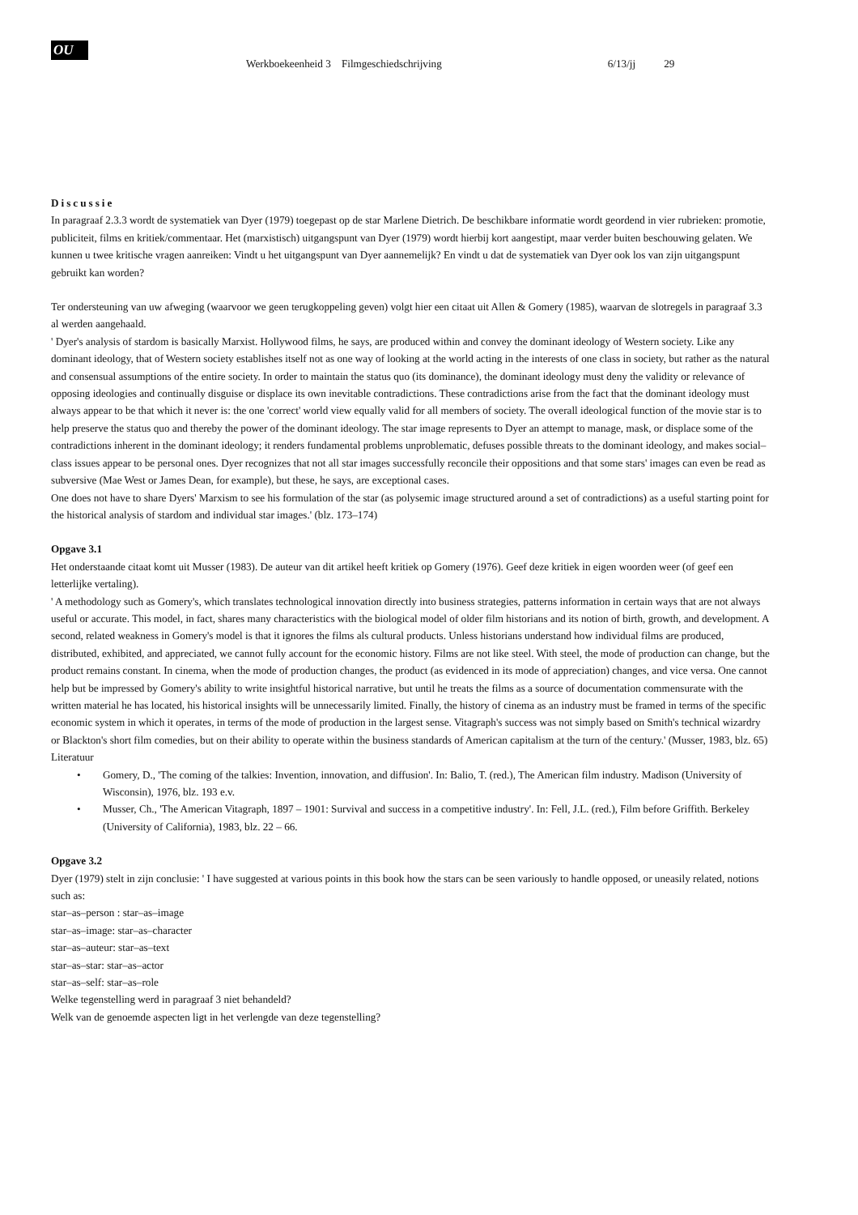OU
Werkboekeenheid 3 Filmgeschiedschrijving
6/13/jj 29
Discussie
In paragraaf 2.3.3 wordt de systematiek van Dyer (1979) toegepast op de star Marlene Dietrich. De beschikbare informatie wordt geordend in vier rubrieken: promotie, publiciteit, films en kritiek/commentaar. Het (marxistisch) uitgangspunt van Dyer (1979) wordt hierbij kort aangestipt, maar verder buiten beschouwing gelaten. We kunnen u twee kritische vragen aanreiken: Vindt u het uitgangspunt van Dyer aannemelijk? En vindt u dat de systematiek van Dyer ook los van zijn uitgangspunt gebruikt kan worden?
Ter ondersteuning van uw afweging (waarvoor we geen terugkoppeling geven) volgt hier een citaat uit Allen & Gomery (1985), waarvan de slotregels in paragraaf 3.3 al werden aangehaald.
' Dyer's analysis of stardom is basically Marxist. Hollywood films, he says, are produced within and convey the dominant ideology of Western society. Like any dominant ideology, that of Western society establishes itself not as one way of looking at the world acting in the interests of one class in society, but rather as the natural and consensual assumptions of the entire society. In order to maintain the status quo (its dominance), the dominant ideology must deny the validity or relevance of opposing ideologies and continually disguise or displace its own inevitable contradictions. These contradictions arise from the fact that the dominant ideology must always appear to be that which it never is: the one 'correct' world view equally valid for all members of society. The overall ideological function of the movie star is to help preserve the status quo and thereby the power of the dominant ideology. The star image represents to Dyer an attempt to manage, mask, or displace some of the contradictions inherent in the dominant ideology; it renders fundamental problems unproblematic, defuses possible threats to the dominant ideology, and makes social–class issues appear to be personal ones. Dyer recognizes that not all star images successfully reconcile their oppositions and that some stars' images can even be read as subversive (Mae West or James Dean, for example), but these, he says, are exceptional cases.
One does not have to share Dyers' Marxism to see his formulation of the star (as polysemic image structured around a set of contradictions) as a useful starting point for the historical analysis of stardom and individual star images.' (blz. 173–174)
Opgave 3.1
Het onderstaande citaat komt uit Musser (1983). De auteur van dit artikel heeft kritiek op Gomery (1976). Geef deze kritiek in eigen woorden weer (of geef een letterlijke vertaling).
' A methodology such as Gomery's, which translates technological innovation directly into business strategies, patterns information in certain ways that are not always useful or accurate. This model, in fact, shares many characteristics with the biological model of older film historians and its notion of birth, growth, and development. A second, related weakness in Gomery's model is that it ignores the films als cultural products. Unless historians understand how individual films are produced, distributed, exhibited, and appreciated, we cannot fully account for the economic history. Films are not like steel. With steel, the mode of production can change, but the product remains constant. In cinema, when the mode of production changes, the product (as evidenced in its mode of appreciation) changes, and vice versa. One cannot help but be impressed by Gomery's ability to write insightful historical narrative, but until he treats the films as a source of documentation commensurate with the written material he has located, his historical insights will be unnecessarily limited. Finally, the history of cinema as an industry must be framed in terms of the specific economic system in which it operates, in terms of the mode of production in the largest sense. Vitagraph's success was not simply based on Smith's technical wizardry or Blackton's short film comedies, but on their ability to operate within the business standards of American capitalism at the turn of the century.' (Musser, 1983, blz. 65)
Literatuur
• Gomery, D., 'The coming of the talkies: Invention, innovation, and diffusion'. In: Balio, T. (red.), The American film industry. Madison (University of Wisconsin), 1976, blz. 193 e.v.
• Musser, Ch., 'The American Vitagraph, 1897 – 1901: Survival and success in a competitive industry'. In: Fell, J.L. (red.), Film before Griffith. Berkeley (University of California), 1983, blz. 22 – 66.
Opgave 3.2
Dyer (1979) stelt in zijn conclusie: ' I have suggested at various points in this book how the stars can be seen variously to handle opposed, or uneasily related, notions such as:
star–as–person : star–as–image
star–as–image: star–as–character
star–as–auteur: star–as–text
star–as–star: star–as–actor
star–as–self: star–as–role
Welke tegenstelling werd in paragraaf 3 niet behandeld?
Welk van de genoemde aspecten ligt in het verlengde van deze tegenstelling?